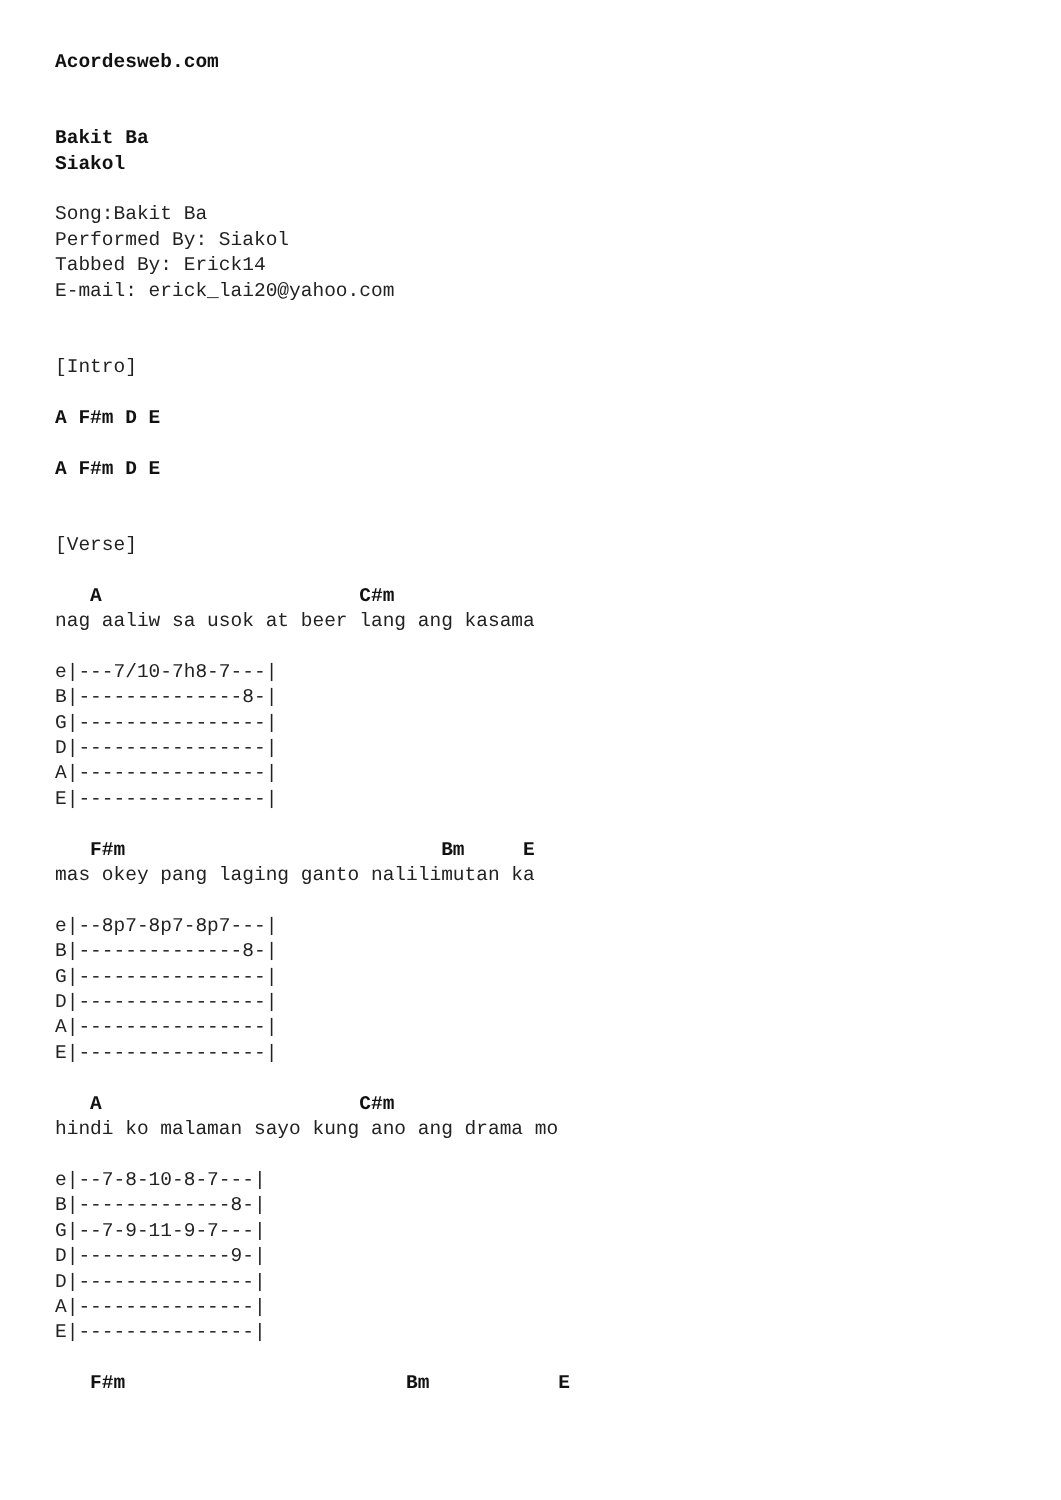Acordesweb.com


Bakit Ba
Siakol

Song:Bakit Ba
Performed By: Siakol
Tabbed By: Erick14
E-mail: erick_lai20@yahoo.com


[Intro]

A F#m D E

A F#m D E


[Verse]

   A                      C#m
nag aaliw sa usok at beer lang ang kasama

e|---7/10-7h8-7---|
B|--------------8-|
G|----------------|
D|----------------|
A|----------------|
E|----------------|

   F#m                           Bm     E
mas okey pang laging ganto nalilimutan ka

e|--8p7-8p7-8p7---|
B|--------------8-|
G|----------------|
D|----------------|
A|----------------|
E|----------------|

   A                      C#m
hindi ko malaman sayo kung ano ang drama mo

e|--7-8-10-8-7---|
B|-------------8-|
G|--7-9-11-9-7---|
D|-------------9-|
D|---------------|
A|---------------|
E|---------------|

   F#m                        Bm           E